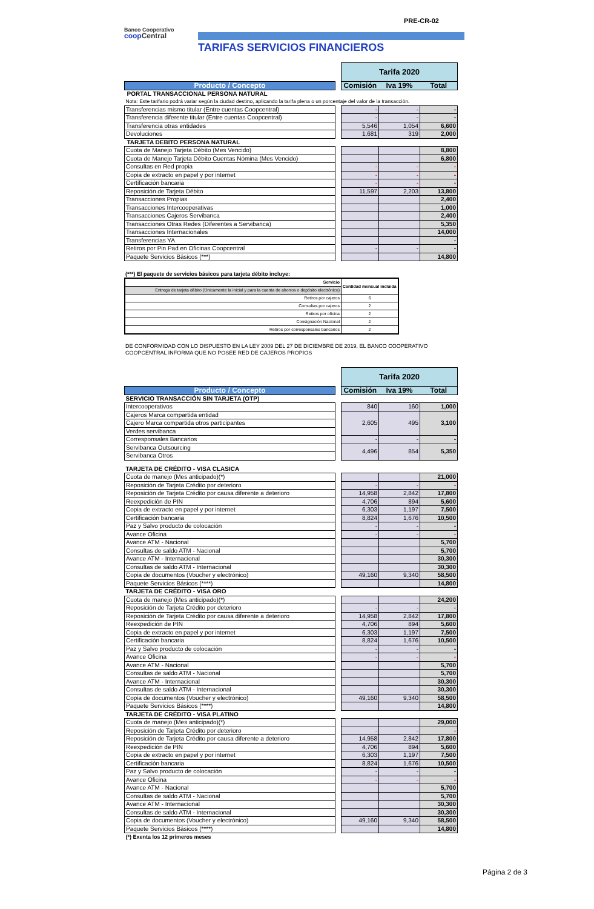PRE-CR-02
Banco Cooperativo
coop Central
TARIFAS SERVICIOS FINANCIEROS
| | | Tarifa 2020 | | |
| Producto / Concepto | | Comisión | Iva 19% | Total |
| PORTAL TRANSACCIONAL PERSONA NATURAL | | | | |
| Nota: Este tarifario podrá variar según la ciudad destino, aplicando la tarifa plena o un porcentaje del valor de la transacción. | | | | |
| Transferencias mismo titular (Entre cuentas Coopcentral) | | - | - | - |
| Transferencia diferente titular (Entre cuentas Coopcentral) | | - | - | - |
| Transferencia otras entidades | | 5,546 | 1,054 | 6,600 |
| Devoluciones | | 1,681 | 319 | 2,000 |
| TARJETA DEBITO PERSONA NATURAL | | | | |
| Cuota de Manejo Tarjeta Débito (Mes Vencido) | | | | 8,800 |
| Cuota de Manejo Tarjeta Débito Cuentas Nómina (Mes Vencido) | | | | 6,800 |
| Consultas en Red propia | | - | - | - |
| Copia de extracto en papel y por internet | | - | - | - |
| Certificación bancaria | | - | - | - |
| Reposición de Tarjeta Débito | | 11,597 | 2,203 | 13,800 |
| Transacciones Propias | | | | 2,400 |
| Transacciones Intercooperativas | | | | 1,000 |
| Transacciones Cajeros Servibanca | | | | 2,400 |
| Transacciones Otras Redes (Diferentes a Servibanca) | | | | 5,350 |
| Transacciones Internacionales | | | | 14,000 |
| Transferencias YA | | | | - |
| Retiros por Pin Pad en Oficinas Coopcentral | | - | - | - |
| Paquete Servicios Básicos (***) | | | | 14,800 |
(***) El paquete de servicios básicos para tarjeta débito incluye:
| Servicio | Cantidad mensual incluida |
| Entrega de tarjeta débito (Únicamente la inicial y para la cuenta de ahorros o depósito electrónico) | |
| Retiros por cajeros | 6 |
| Consultas por cajeros | 2 |
| Retiros por oficina | 2 |
| Consignación Nacional | 2 |
| Retiros por corresponsales bancarios | 2 |
DE CONFORMIDAD CON LO DISPUESTO EN LA LEY 2009 DEL 27 DE DICIEMBRE DE 2019, EL BANCO COOPERATIVO COOPCENTRAL INFORMA QUE NO POSEE RED DE CAJEROS PROPIOS
| | | Tarifa 2020 | | |
| Producto / Concepto | | Comisión | Iva 19% | Total |
| SERVICIO TRANSACCIÓN SIN TARJETA (OTP) | | | | |
| Intercooperativos | | 840 | 160 | 1,000 |
| Cajeros Marca compartida entidad | | 2,605 | 495 | 3,100 |
| Cajero Marca compartida otros participantes | | | | |
| Verdes servibanca | | | | |
| Corresponsales Bancarios | | - | - | - |
| Servibanca Outsourcing | | 4,496 | 854 | 5,350 |
| Servibanca Otros | | | | |
| TARJETA DE CRÉDITO - VISA CLASICA | | | | |
| Cuota de manejo (Mes anticipado)(*) | | | | 21,000 |
| Reposición de Tarjeta Crédito por deterioro | | - | - | - |
| Reposición de Tarjeta Crédito por causa diferente a deterioro | | 14,958 | 2,842 | 17,800 |
| Reexpedición de PIN | | 4,706 | 894 | 5,600 |
| Copia de extracto en papel y por internet | | 6,303 | 1,197 | 7,500 |
| Certificación bancaria | | 8,824 | 1,676 | 10,500 |
| Paz y Salvo producto de colocación | | - | - | - |
| Avance Oficina | | - | - | - |
| Avance ATM - Nacional | | | | 5,700 |
| Consultas de saldo ATM - Nacional | | | | 5,700 |
| Avance ATM - Internacional | | | | 30,300 |
| Consultas de saldo ATM - Internacional | | | | 30,300 |
| Copia de documentos (Voucher y electrónico) | | 49,160 | 9,340 | 58,500 |
| Paquete Servicios Básicos (****) | | | | 14,800 |
| TARJETA DE CRÉDITO - VISA ORO | | | | |
| Cuota de manejo (Mes anticipado)(*) | | | | 24,200 |
| Reposición de Tarjeta Crédito por deterioro | | - | - | - |
| Reposición de Tarjeta Crédito por causa diferente a deterioro | | 14,958 | 2,842 | 17,800 |
| Reexpedición de PIN | | 4,706 | 894 | 5,600 |
| Copia de extracto en papel y por internet | | 6,303 | 1,197 | 7,500 |
| Certificación bancaria | | 8,824 | 1,676 | 10,500 |
| Paz y Salvo producto de colocación | | - | - | - |
| Avance Oficina | | - | - | - |
| Avance ATM - Nacional | | | | 5,700 |
| Consultas de saldo ATM - Nacional | | | | 5,700 |
| Avance ATM - Internacional | | | | 30,300 |
| Consultas de saldo ATM - Internacional | | | | 30,300 |
| Copia de documentos (Voucher y electrónico) | | 49,160 | 9,340 | 58,500 |
| Paquete Servicios Básicos (****) | | | | 14,800 |
| TARJETA DE CRÉDITO - VISA PLATINO | | | | |
| Cuota de manejo (Mes anticipado)(*) | | | | 29,000 |
| Reposición de Tarjeta Crédito por deterioro | | - | - | - |
| Reposición de Tarjeta Crédito por causa diferente a deterioro | | 14,958 | 2,842 | 17,800 |
| Reexpedición de PIN | | 4,706 | 894 | 5,600 |
| Copia de extracto en papel y por internet | | 6,303 | 1,197 | 7,500 |
| Certificación bancaria | | 8,824 | 1,676 | 10,500 |
| Paz y Salvo producto de colocación | | - | - | - |
| Avance Oficina | | - | - | - |
| Avance ATM - Nacional | | | | 5,700 |
| Consultas de saldo ATM - Nacional | | | | 5,700 |
| Avance ATM - Internacional | | | | 30,300 |
| Consultas de saldo ATM - Internacional | | | | 30,300 |
| Copia de documentos (Voucher y electrónico) | | 49,160 | 9,340 | 58,500 |
| Paquete Servicios Básicos (****) | | | | 14,800 |
| (*) Exenta los 12 primeros meses | | | | |
Página 2 de 3